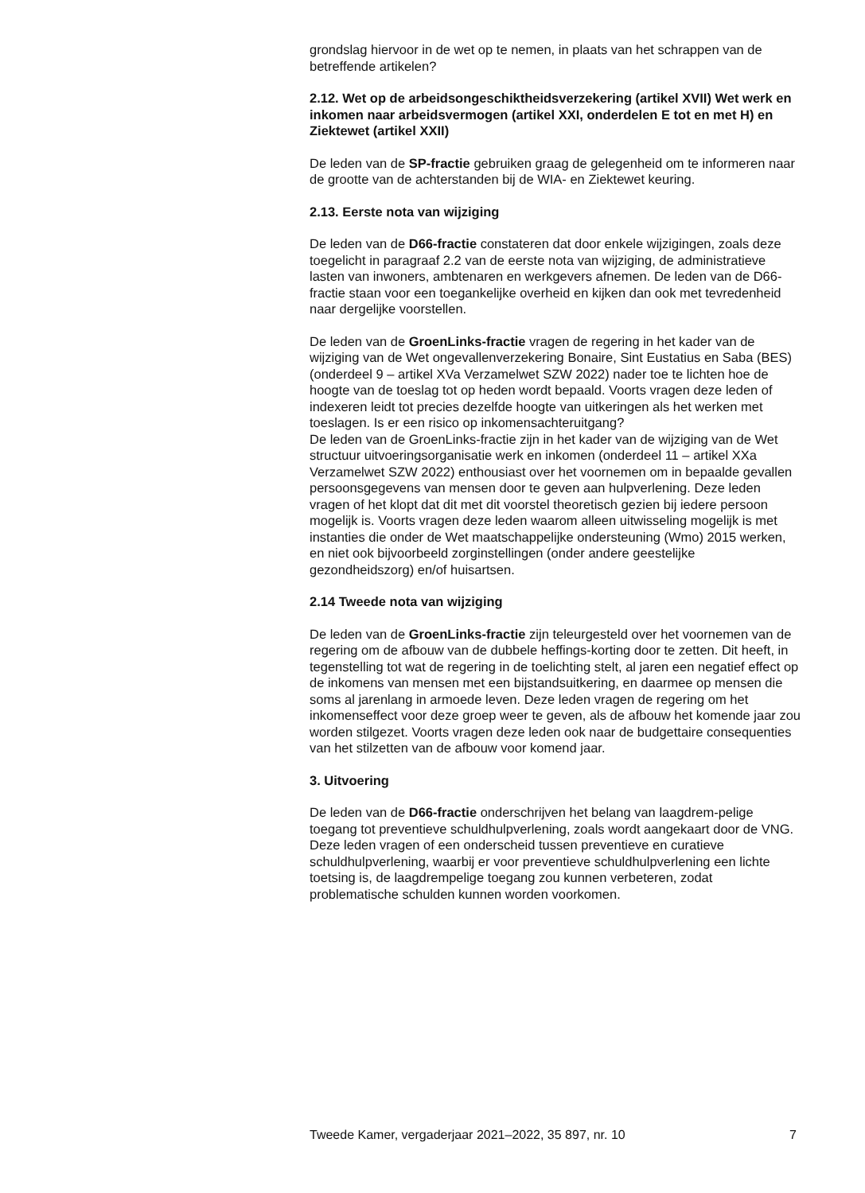grondslag hiervoor in de wet op te nemen, in plaats van het schrappen van de betreffende artikelen?
2.12. Wet op de arbeidsongeschiktheidsverzekering (artikel XVII) Wet werk en inkomen naar arbeidsvermogen (artikel XXI, onderdelen E tot en met H) en Ziektewet (artikel XXII)
De leden van de SP-fractie gebruiken graag de gelegenheid om te informeren naar de grootte van de achterstanden bij de WIA- en Ziektewet keuring.
2.13. Eerste nota van wijziging
De leden van de D66-fractie constateren dat door enkele wijzigingen, zoals deze toegelicht in paragraaf 2.2 van de eerste nota van wijziging, de administratieve lasten van inwoners, ambtenaren en werkgevers afnemen. De leden van de D66-fractie staan voor een toegankelijke overheid en kijken dan ook met tevredenheid naar dergelijke voorstellen.
De leden van de GroenLinks-fractie vragen de regering in het kader van de wijziging van de Wet ongevallenverzekering Bonaire, Sint Eustatius en Saba (BES) (onderdeel 9 – artikel XVa Verzamelwet SZW 2022) nader toe te lichten hoe de hoogte van de toeslag tot op heden wordt bepaald. Voorts vragen deze leden of indexeren leidt tot precies dezelfde hoogte van uitkeringen als het werken met toeslagen. Is er een risico op inkomensachteruitgang?
De leden van de GroenLinks-fractie zijn in het kader van de wijziging van de Wet structuur uitvoeringsorganisatie werk en inkomen (onderdeel 11 – artikel XXa Verzamelwet SZW 2022) enthousiast over het voornemen om in bepaalde gevallen persoonsgegevens van mensen door te geven aan hulpverlening. Deze leden vragen of het klopt dat dit met dit voorstel theoretisch gezien bij iedere persoon mogelijk is. Voorts vragen deze leden waarom alleen uitwisseling mogelijk is met instanties die onder de Wet maatschappelijke ondersteuning (Wmo) 2015 werken, en niet ook bijvoorbeeld zorginstellingen (onder andere geestelijke gezondheidszorg) en/of huisartsen.
2.14 Tweede nota van wijziging
De leden van de GroenLinks-fractie zijn teleurgesteld over het voornemen van de regering om de afbouw van de dubbele heffings-korting door te zetten. Dit heeft, in tegenstelling tot wat de regering in de toelichting stelt, al jaren een negatief effect op de inkomens van mensen met een bijstandsuitkering, en daarmee op mensen die soms al jarenlang in armoede leven. Deze leden vragen de regering om het inkomenseffect voor deze groep weer te geven, als de afbouw het komende jaar zou worden stilgezet. Voorts vragen deze leden ook naar de budgettaire consequenties van het stilzetten van de afbouw voor komend jaar.
3. Uitvoering
De leden van de D66-fractie onderschrijven het belang van laagdrem-pelige toegang tot preventieve schuldhulpverlening, zoals wordt aangekaart door de VNG. Deze leden vragen of een onderscheid tussen preventieve en curatieve schuldhulpverlening, waarbij er voor preventieve schuldhulpverlening een lichte toetsing is, de laagdrempelige toegang zou kunnen verbeteren, zodat problematische schulden kunnen worden voorkomen.
Tweede Kamer, vergaderjaar 2021–2022, 35 897, nr. 10 7